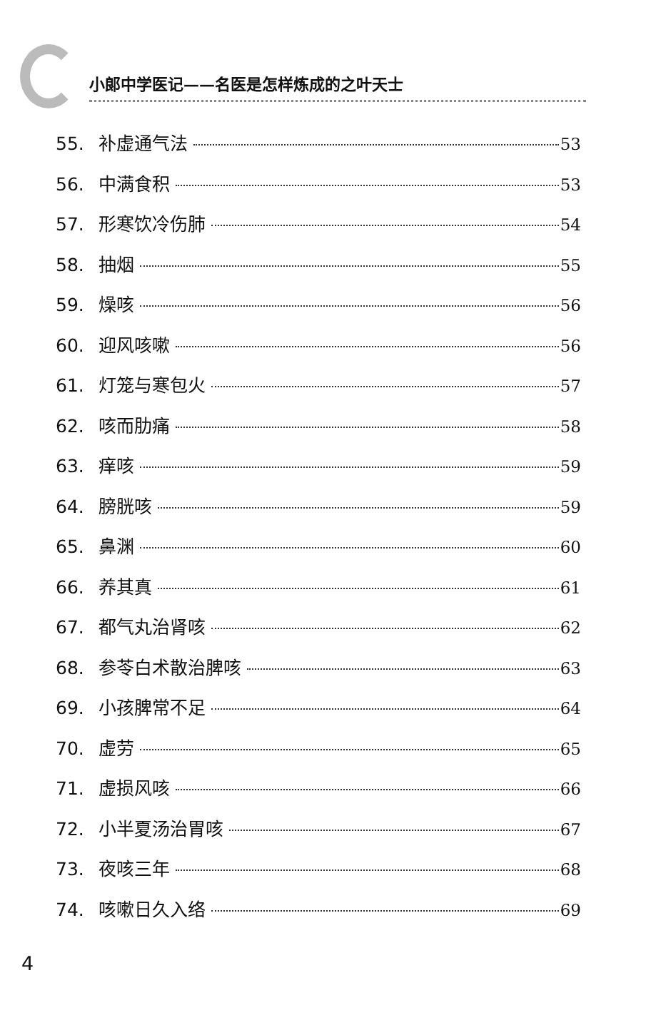小郎中学医记——名医是怎样炼成的之叶天士
55. 补虚通气法 53
56. 中满食积 53
57. 形寒饮冷伤肺 54
58. 抽烟 55
59. 燥咳 56
60. 迎风咳嗽 56
61. 灯笼与寒包火 57
62. 咳而肋痛 58
63. 痒咳 59
64. 膀胱咳 59
65. 鼻渊 60
66. 养其真 61
67. 都气丸治肾咳 62
68. 参苓白术散治脾咳 63
69. 小孩脾常不足 64
70. 虚劳 65
71. 虚损风咳 66
72. 小半夏汤治胃咳 67
73. 夜咳三年 68
74. 咳嗽日久入络 69
4